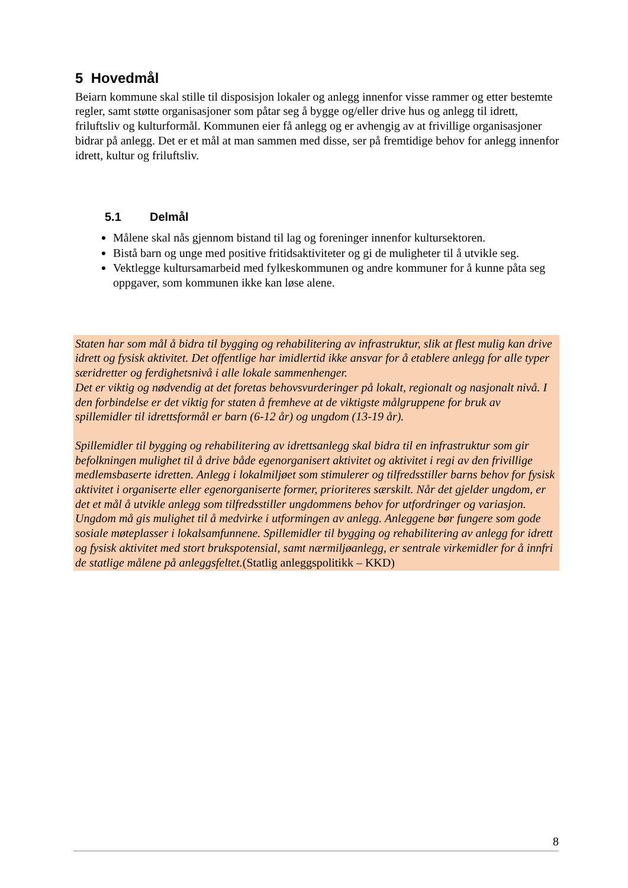5 Hovedmål
Beiarn kommune skal stille til disposisjon lokaler og anlegg innenfor visse rammer og etter bestemte regler, samt støtte organisasjoner som påtar seg å bygge og/eller drive hus og anlegg til idrett, friluftsliv og kulturformål. Kommunen eier få anlegg og er avhengig av at frivillige organisasjoner bidrar på anlegg. Det er et mål at man sammen med disse, ser på fremtidige behov for anlegg innenfor idrett, kultur og friluftsliv.
5.1 Delmål
Målene skal nås gjennom bistand til lag og foreninger innenfor kultursektoren.
Bistå barn og unge med positive fritidsaktiviteter og gi de muligheter til å utvikle seg.
Vektlegge kultursamarbeid med fylkeskommunen og andre kommuner for å kunne påta seg oppgaver, som kommunen ikke kan løse alene.
Staten har som mål å bidra til bygging og rehabilitering av infrastruktur, slik at flest mulig kan drive idrett og fysisk aktivitet. Det offentlige har imidlertid ikke ansvar for å etablere anlegg for alle typer særidretter og ferdighetsnivå i alle lokale sammenhenger.
Det er viktig og nødvendig at det foretas behovsvurderinger på lokalt, regionalt og nasjonalt nivå. I den forbindelse er det viktig for staten å fremheve at de viktigste målgruppene for bruk av spillemidler til idrettsformål er barn (6-12 år) og ungdom (13-19 år).
Spillemidler til bygging og rehabilitering av idrettsanlegg skal bidra til en infrastruktur som gir befolkningen mulighet til å drive både egenorganisert aktivitet og aktivitet i regi av den frivillige medlemsbaserte idretten. Anlegg i lokalmiljøet som stimulerer og tilfredsstiller barns behov for fysisk aktivitet i organiserte eller egenorganiserte former, prioriteres særskilt. Når det gjelder ungdom, er det et mål å utvikle anlegg som tilfredsstiller ungdommens behov for utfordringer og variasjon. Ungdom må gis mulighet til å medvirke i utformingen av anlegg. Anleggene bør fungere som gode sosiale møteplasser i lokalsamfunnene. Spillemidler til bygging og rehabilitering av anlegg for idrett og fysisk aktivitet med stort brukspotensial, samt nærmiljøanlegg, er sentrale virkemidler for å innfri de statlige målene på anleggsfeltet.(Statlig anleggspolitikk – KKD)
8